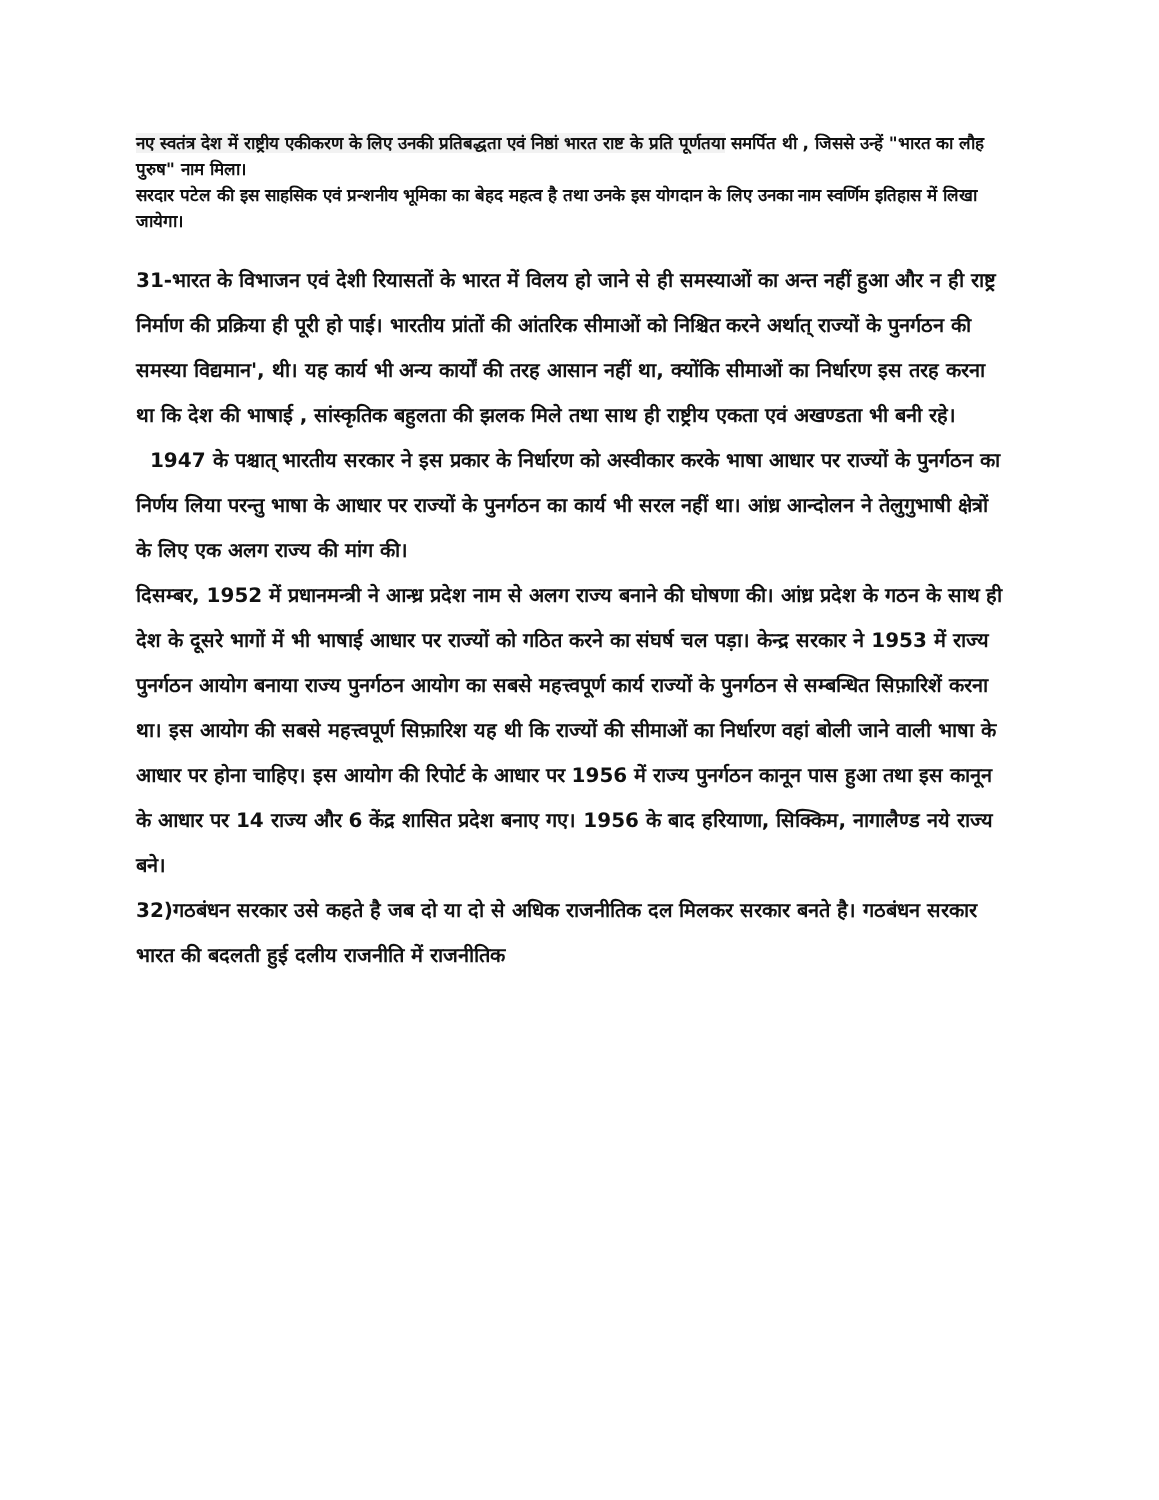नए स्वतंत्र देश में राष्ट्रीय एकीकरण के लिए उनकी प्रतिबद्धता एवं निष्ठां भारत राष्ट के प्रति पूर्णतया समर्पित थी , जिससे उन्हें "भारत का लौह पुरुष" नाम मिला।
सरदार पटेल की इस साहसिक एवं प्रन्शनीय भूमिका का बेहद महत्व है तथा उनके इस योगदान के लिए उनका नाम स्वर्णिम इतिहास में लिखा जायेगा।
31-भारत के विभाजन एवं देशी रियासतों के भारत में विलय हो जाने से ही समस्याओं का अन्त नहीं हुआ और न ही राष्ट्र निर्माण की प्रक्रिया ही पूरी हो पाई। भारतीय प्रांतों की आंतरिक सीमाओं को निश्चित करने अर्थात् राज्यों के पुनर्गठन की समस्या विद्यमान', थी। यह कार्य भी अन्य कार्यों की तरह आसान नहीं था, क्योंकि सीमाओं का निर्धारण इस तरह करना था कि देश की भाषाई , सांस्कृतिक बहुलता की झलक मिले तथा साथ ही राष्ट्रीय एकता एवं अखण्डता भी बनी रहे।
1947 के पश्चात् भारतीय सरकार ने इस प्रकार के निर्धारण को अस्वीकार करके भाषा आधार पर राज्यों के पुनर्गठन का निर्णय लिया परन्तु भाषा के आधार पर राज्यों के पुनर्गठन का कार्य भी सरल नहीं था। आंध्र आन्दोलन ने तेलुगुभाषी क्षेत्रों के लिए एक अलग राज्य की मांग की।
दिसम्बर, 1952 में प्रधानमन्त्री ने आन्ध्र प्रदेश नाम से अलग राज्य बनाने की घोषणा की। आंध्र प्रदेश के गठन के साथ ही देश के दूसरे भागों में भी भाषाई आधार पर राज्यों को गठित करने का संघर्ष चल पड़ा। केन्द्र सरकार ने 1953 में राज्य पुनर्गठन आयोग बनाया राज्य पुनर्गठन आयोग का सबसे महत्त्वपूर्ण कार्य राज्यों के पुनर्गठन से सम्बन्धित सिफ़ारिशें करना था। इस आयोग की सबसे महत्त्वपूर्ण सिफ़ारिश यह थी कि राज्यों की सीमाओं का निर्धारण वहां बोली जाने वाली भाषा के आधार पर होना चाहिए। इस आयोग की रिपोर्ट के आधार पर 1956 में राज्य पुनर्गठन कानून पास हुआ तथा इस कानून के आधार पर 14 राज्य और 6 केंद्र शासित प्रदेश बनाए गए। 1956 के बाद हरियाणा, सिक्किम, नागालैण्ड नये राज्य बने।
32)गठबंधन सरकार उसे कहते है जब दो या दो से अधिक राजनीतिक दल मिलकर सरकार बनते है। गठबंधन सरकार भारत की बदलती हुई दलीय राजनीति में राजनीतिक